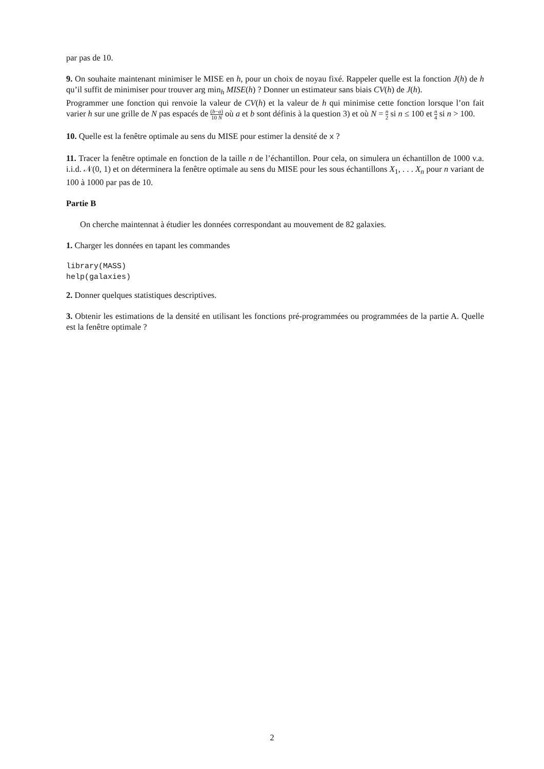par pas de 10.
9. On souhaite maintenant minimiser le MISE en h, pour un choix de noyau fixé. Rappeler quelle est la fonction J(h) de h qu’il suffit de minimiser pour trouver arg min<sub>h</sub> MISE(h) ? Donner un estimateur sans biais CV(h) de J(h).
Programmer une fonction qui renvoie la valeur de CV(h) et la valeur de h qui minimise cette fonction lorsque l’on fait varier h sur une grille de N pas espacés de (b−a) 10 N où a et b sont définis à la question 3) et où N = n 2 si n ≤ 100 et n 4 si n > 100.
10. Quelle est la fenêtre optimale au sens du MISE pour estimer la densité de x ?
11. Tracer la fenêtre optimale en fonction de la taille n de l’échantillon. Pour cela, on simulera un échantillon de 1000 v.a. i.i.d. 𝒩(0, 1) et on déterminera la fenêtre optimale au sens du MISE pour les sous échantillons X<sub>1</sub>, . . . X<sub>n</sub> pour n variant de 100 à 1000 par pas de 10.
Partie B
On cherche maintennat à étudier les données correspondant au mouvement de 82 galaxies.
1. Charger les données en tapant les commandes
library(MASS)
help(galaxies)
2. Donner quelques statistiques descriptives.
3. Obtenir les estimations de la densité en utilisant les fonctions pré-programmées ou programmées de la partie A. Quelle est la fenêtre optimale ?
2